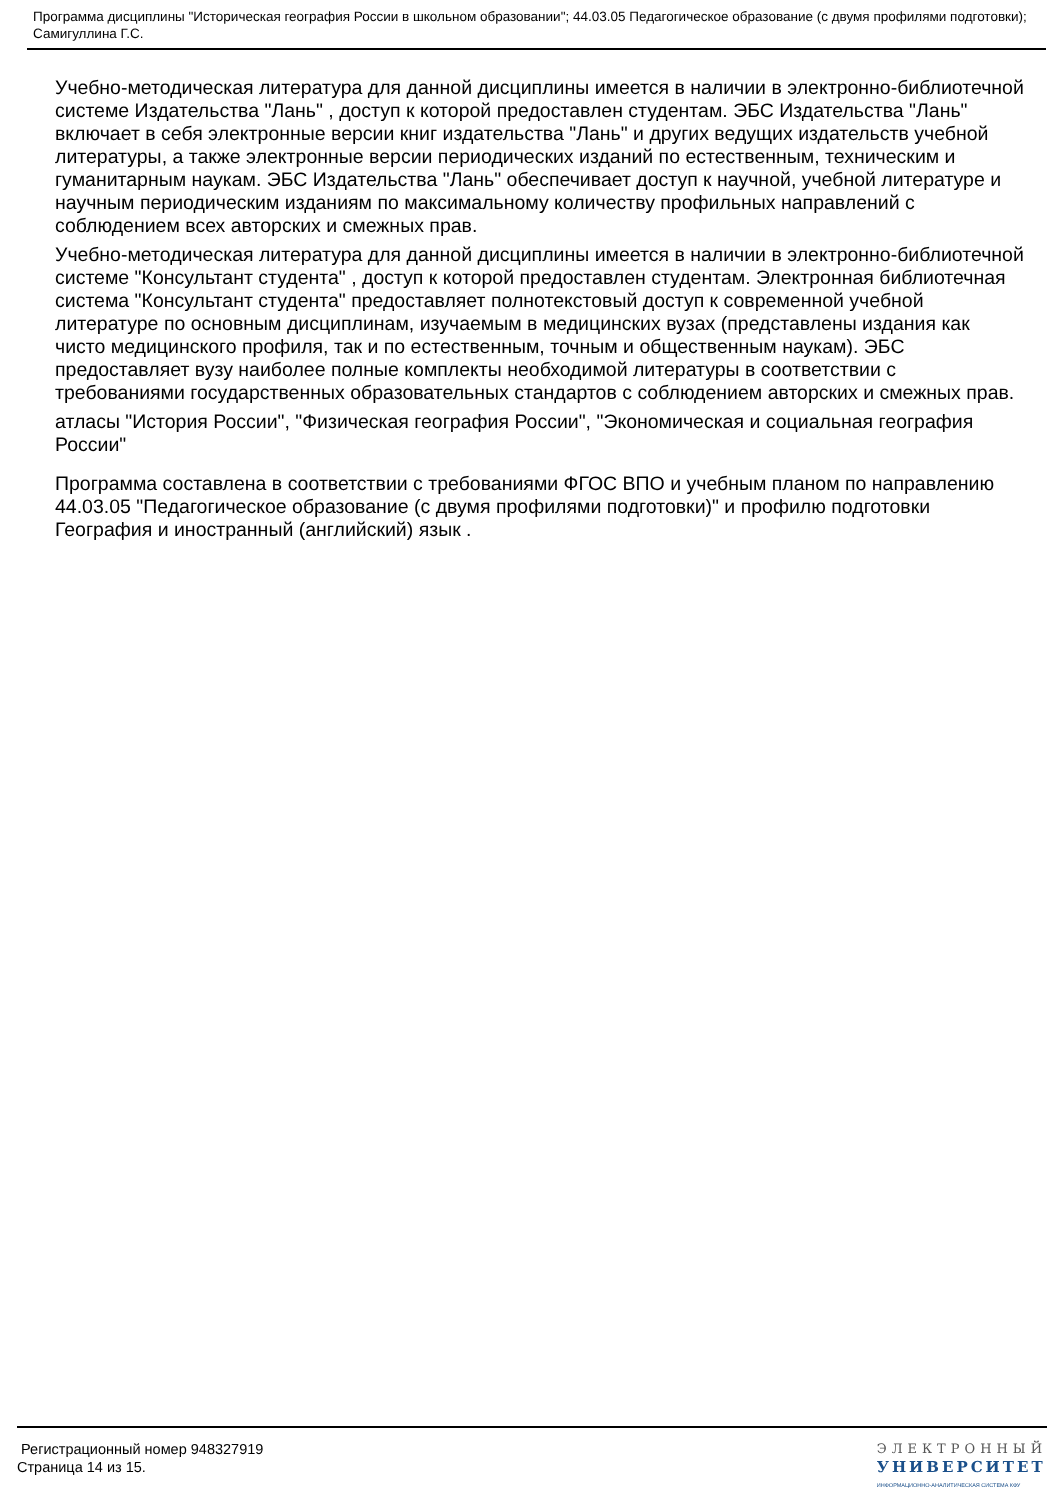Программа дисциплины "Историческая география России в школьном образовании"; 44.03.05 Педагогическое образование (с двумя профилями подготовки); Самигуллина Г.С.
Учебно-методическая литература для данной дисциплины имеется в наличии в электронно-библиотечной системе Издательства "Лань" , доступ к которой предоставлен студентам. ЭБС Издательства "Лань" включает в себя электронные версии книг издательства "Лань" и других ведущих издательств учебной литературы, а также электронные версии периодических изданий по естественным, техническим и гуманитарным наукам. ЭБС Издательства "Лань" обеспечивает доступ к научной, учебной литературе и научным периодическим изданиям по максимальному количеству профильных направлений с соблюдением всех авторских и смежных прав.
Учебно-методическая литература для данной дисциплины имеется в наличии в электронно-библиотечной системе "Консультант студента" , доступ к которой предоставлен студентам. Электронная библиотечная система "Консультант студента" предоставляет полнотекстовый доступ к современной учебной литературе по основным дисциплинам, изучаемым в медицинских вузах (представлены издания как чисто медицинского профиля, так и по естественным, точным и общественным наукам). ЭБС предоставляет вузу наиболее полные комплекты необходимой литературы в соответствии с требованиями государственных образовательных стандартов с соблюдением авторских и смежных прав.
атласы "История России", "Физическая география России", "Экономическая и социальная география России"
Программа составлена в соответствии с требованиями ФГОС ВПО и учебным планом по направлению 44.03.05 "Педагогическое образование (с двумя профилями подготовки)" и профилю подготовки География и иностранный (английский) язык .
Регистрационный номер 948327919
Страница 14 из 15.
ЭЛЕКТРОННЫЙ
УНИВЕРСИТЕТ
ИНФОРМАЦИОННО-АНАЛИТИЧЕСКАЯ СИСТЕМА КФУ